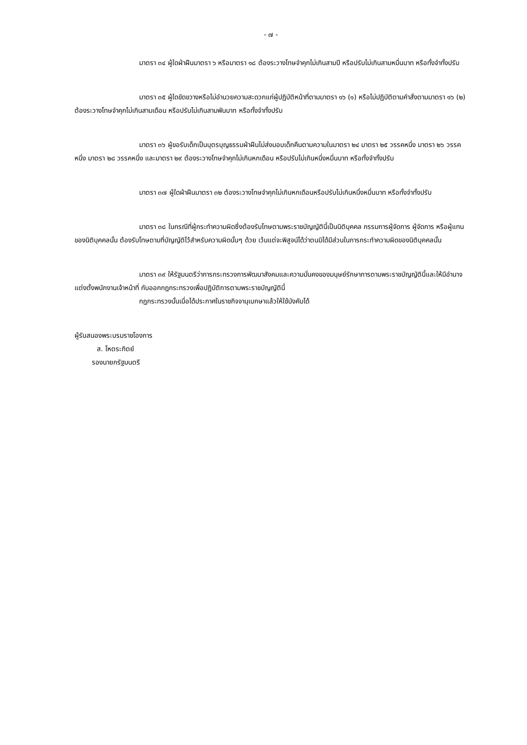- ๗ -
มาตรา ๓๔ ผู้ใดฝ่าฝืนมาตรา ๖ หรือมาตรา ๑๘ ต้องระวางโทษจำคุกไม่เกินสามปี หรือปรับไม่เกินสามหมื่นบาท หรือทั้งจำทั้งปรับ
มาตรา ๓๕ ผู้ใดขัดขวางหรือไม่อำนวยความสะดวกแก่ผู้ปฏิบัติหน้าที่ตามมาตรา ๑๖ (๑) หรือไม่ปฏิบัติตามคำสั่งตามมาตรา ๑๖ (๒) ต้องระวางโทษจำคุกไม่เกินสามเดือน หรือปรับไม่เกินสามพันบาท หรือทั้งจำทั้งปรับ
มาตรา ๓๖ ผู้ขอรับเด็กเป็นบุตรบุญธรรมฝ่าฝืนไม่ส่งมอบเด็กคืนตามความในมาตรา ๒๔ มาตรา ๒๕ วรรคหนึ่ง มาตรา ๒๖ วรรคหนึ่ง มาตรา ๒๘ วรรคหนึ่ง และมาตรา ๒๙ ต้องระวางโทษจำคุกไม่เกินหกเดือน หรือปรับไม่เกินหนึ่งหมื่นบาท หรือทั้งจำทั้งปรับ
มาตรา ๓๗ ผู้ใดฝ่าฝืนมาตรา ๓๒ ต้องระวางโทษจำคุกไม่เกินหกเดือนหรือปรับไม่เกินหนึ่งหมื่นบาท หรือทั้งจำทั้งปรับ
มาตรา ๓๘ ในกรณีที่ผู้กระทำความผิดซึ่งต้องรับโทษตามพระราชบัญญัตินี้เป็นนิติบุคคล กรรมการผู้จัดการ ผู้จัดการ หรือผู้แทนของนิติบุคคลนั้น ต้องรับโทษตามที่บัญญัติไว้สำหรับความผิดนั้นๆ ด้วย เว้นแต่จะพิสูจน์ได้ว่าตนมิได้มีส่วนในการกระทำความผิดของนิติบุคคลนั้น
มาตรา ๓๙ ให้รัฐมนตรีว่าการกระทรวงการพัฒนาสังคมและความมั่นคงของมนุษย์รักษาการตามพระราชบัญญัตินี้และให้มีอำนาจแต่งตั้งพนักงานเจ้าหน้าที่ กับออกกฎกระทรวงเพื่อปฏิบัติการตามพระราชบัญญัตินี้
กฎกระทรวงนั้นเมื่อได้ประกาศในราชกิจจานุเบกษาแล้วให้ใช้บังคับได้
ผู้รับสนองพระบรมราชโองการ
ส. โหตระกิตย์
รองนายกรัฐมนตรี